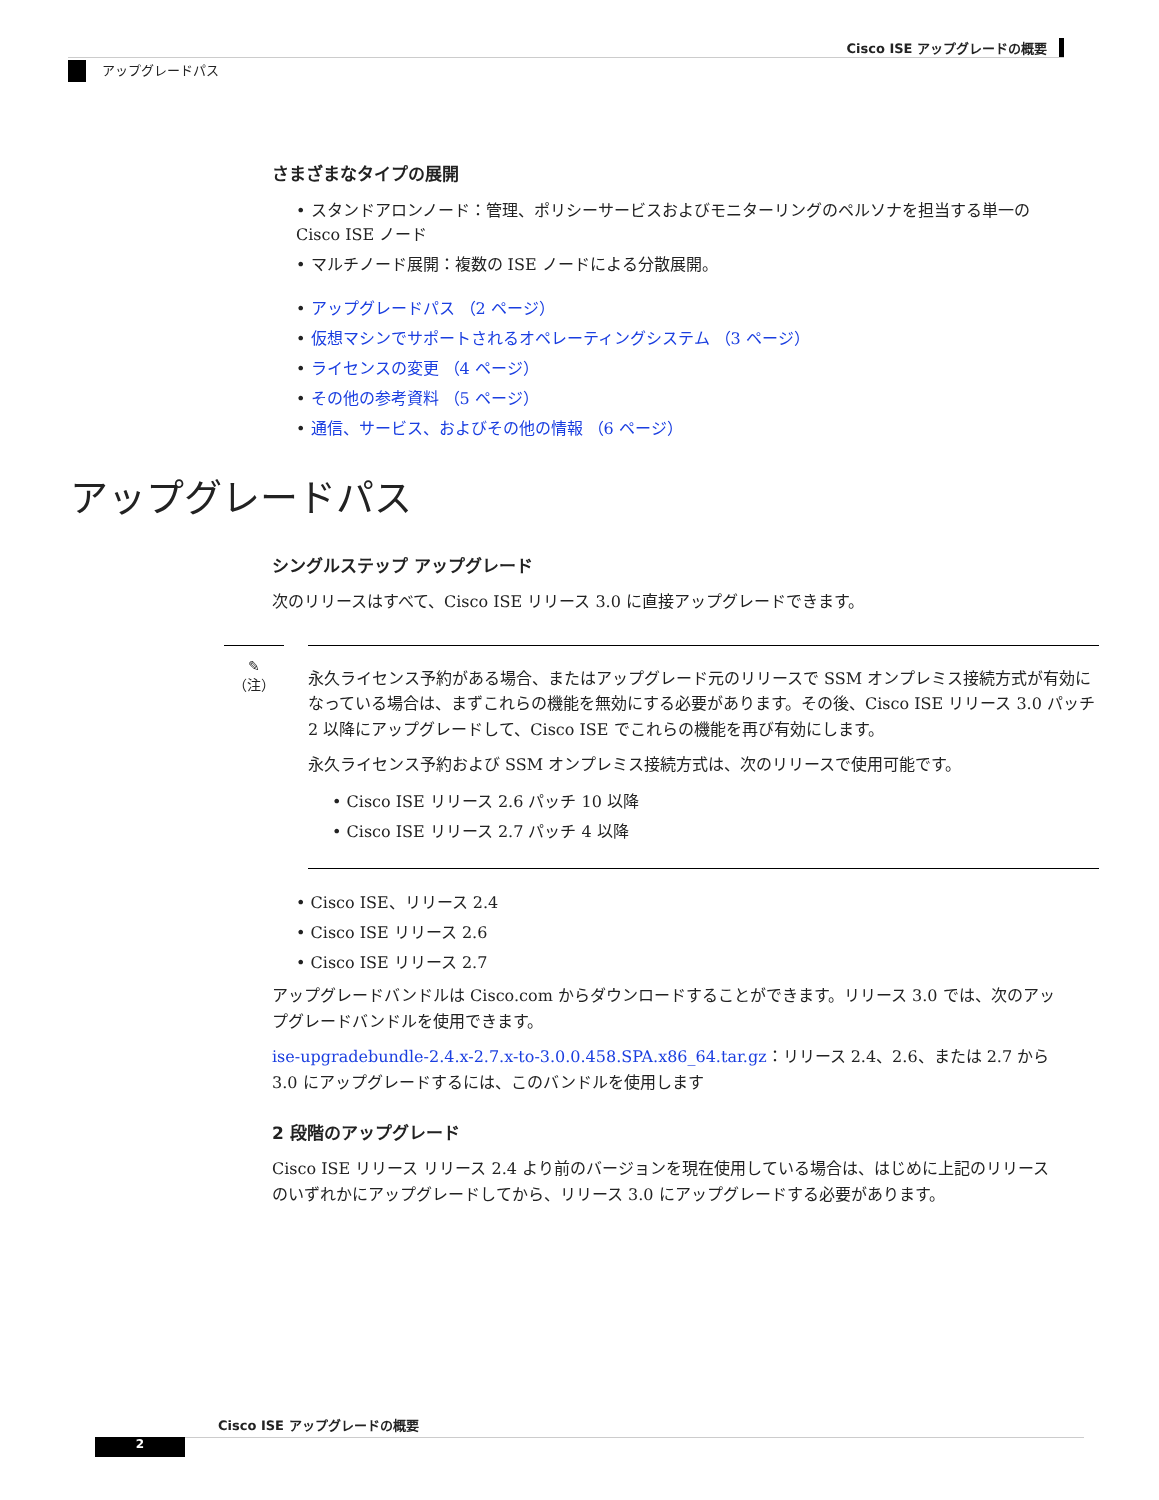Cisco ISE アップグレードの概要
アップグレードパス
さまざまなタイプの展開
• スタンドアロンノード：管理、ポリシーサービスおよびモニターリングのペルソナを担当する単一の Cisco ISE ノード
• マルチノード展開：複数の ISE ノードによる分散展開。
• アップグレードパス （2 ページ）
• 仮想マシンでサポートされるオペレーティングシステム （3 ページ）
• ライセンスの変更 （4 ページ）
• その他の参考資料 （5 ページ）
• 通信、サービス、およびその他の情報 （6 ページ）
アップグレードパス
シングルステップ アップグレード
次のリリースはすべて、Cisco ISE リリース 3.0 に直接アップグレードできます。
✎
（注）
永久ライセンス予約がある場合、またはアップグレード元のリリースで SSM オンプレミス接続方式が有効になっている場合は、まずこれらの機能を無効にする必要があります。その後、Cisco ISE リリース 3.0 パッチ 2 以降にアップグレードして、Cisco ISE でこれらの機能を再び有効にします。
永久ライセンス予約および SSM オンプレミス接続方式は、次のリリースで使用可能です。
• Cisco ISE リリース 2.6 パッチ 10 以降
• Cisco ISE リリース 2.7 パッチ 4 以降
• Cisco ISE、リリース 2.4
• Cisco ISE リリース 2.6
• Cisco ISE リリース 2.7
アップグレードバンドルは Cisco.com からダウンロードすることができます。リリース 3.0 では、次のアップグレードバンドルを使用できます。
ise-upgradebundle-2.4.x-2.7.x-to-3.0.0.458.SPA.x86_64.tar.gz：リリース 2.4、2.6、または 2.7 から 3.0 にアップグレードするには、このバンドルを使用します
2 段階のアップグレード
Cisco ISE リリース リリース 2.4 より前のバージョンを現在使用している場合は、はじめに上記のリリースのいずれかにアップグレードしてから、リリース 3.0 にアップグレードする必要があります。
Cisco ISE アップグレードの概要
2